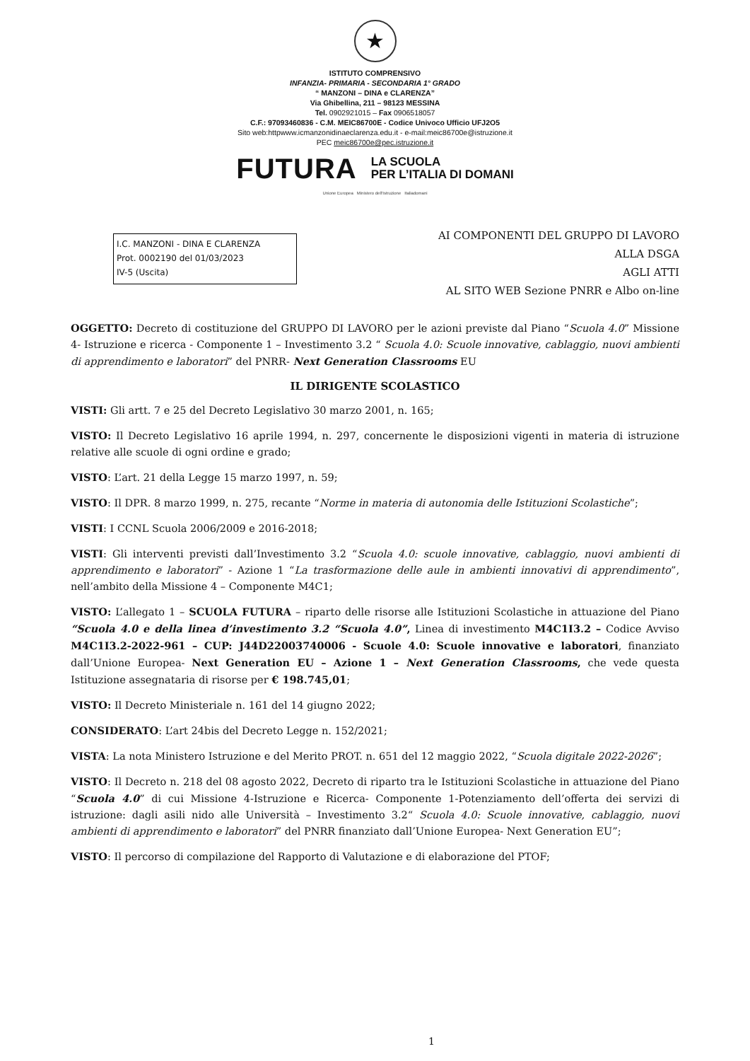★
ISTITUTO COMPRENSIVO
INFANZIA- PRIMARIA - SECONDARIA 1° GRADO
“ MANZONI – DINA e CLARENZA”
Via Ghibellina, 211 – 98123 MESSINA
Tel. 0902921015 – Fax 0906518057
C.F.: 97093460836 - C.M. MEIC86700E - Codice Univoco Ufficio UFJ2O5
Sito web:httpwww.icmanzonidinaeclarenza.edu.it - e-mail:meic86700e@istruzione.it
PEC meic86700e@pec.istruzione.it
FUTURA LA SCUOLA
PER L’ITALIA DI DOMANI
Unione Europea Ministero dell'Istruzione Italiadomani
I.C. MANZONI - DINA E CLARENZA
Prot. 0002190 del 01/03/2023
IV-5 (Uscita)
AI COMPONENTI DEL GRUPPO DI LAVORO
ALLA DSGA
AGLI ATTI
AL SITO WEB Sezione PNRR e Albo on-line
OGGETTO: Decreto di costituzione del GRUPPO DI LAVORO per le azioni previste dal Piano “Scuola 4.0” Missione 4- Istruzione e ricerca - Componente 1 – Investimento 3.2 “ Scuola 4.0: Scuole innovative, cablaggio, nuovi ambienti di apprendimento e laboratori” del PNRR- Next Generation Classrooms EU
IL DIRIGENTE SCOLASTICO
VISTI: Gli artt. 7 e 25 del Decreto Legislativo 30 marzo 2001, n. 165;
VISTO: Il Decreto Legislativo 16 aprile 1994, n. 297, concernente le disposizioni vigenti in materia di istruzione relative alle scuole di ogni ordine e grado;
VISTO: L’art. 21 della Legge 15 marzo 1997, n. 59;
VISTO: Il DPR. 8 marzo 1999, n. 275, recante “Norme in materia di autonomia delle Istituzioni Scolastiche”;
VISTI: I CCNL Scuola 2006/2009 e 2016-2018;
VISTI: Gli interventi previsti dall’Investimento 3.2 “Scuola 4.0: scuole innovative, cablaggio, nuovi ambienti di apprendimento e laboratori” - Azione 1 “La trasformazione delle aule in ambienti innovativi di apprendimento”, nell’ambito della Missione 4 – Componente M4C1;
VISTO: L’allegato 1 – SCUOLA FUTURA – riparto delle risorse alle Istituzioni Scolastiche in attuazione del Piano “Scuola 4.0 e della linea d’investimento 3.2 “Scuola 4.0”, Linea di investimento M4C1I3.2 – Codice Avviso M4C1I3.2-2022-961 – CUP: J44D22003740006 - Scuole 4.0: Scuole innovative e laboratori, finanziato dall’Unione Europea- Next Generation EU – Azione 1 – Next Generation Classrooms, che vede questa Istituzione assegnataria di risorse per € 198.745,01;
VISTO: Il Decreto Ministeriale n. 161 del 14 giugno 2022;
CONSIDERATO: L’art 24bis del Decreto Legge n. 152/2021;
VISTA: La nota Ministero Istruzione e del Merito PROT. n. 651 del 12 maggio 2022, “Scuola digitale 2022-2026”;
VISTO: Il Decreto n. 218 del 08 agosto 2022, Decreto di riparto tra le Istituzioni Scolastiche in attuazione del Piano “Scuola 4.0” di cui Missione 4-Istruzione e Ricerca- Componente 1-Potenziamento dell’offerta dei servizi di istruzione: dagli asili nido alle Università – Investimento 3.2“ Scuola 4.0: Scuole innovative, cablaggio, nuovi ambienti di apprendimento e laboratori” del PNRR finanziato dall’Unione Europea- Next Generation EU”;
VISTO: Il percorso di compilazione del Rapporto di Valutazione e di elaborazione del PTOF;
1